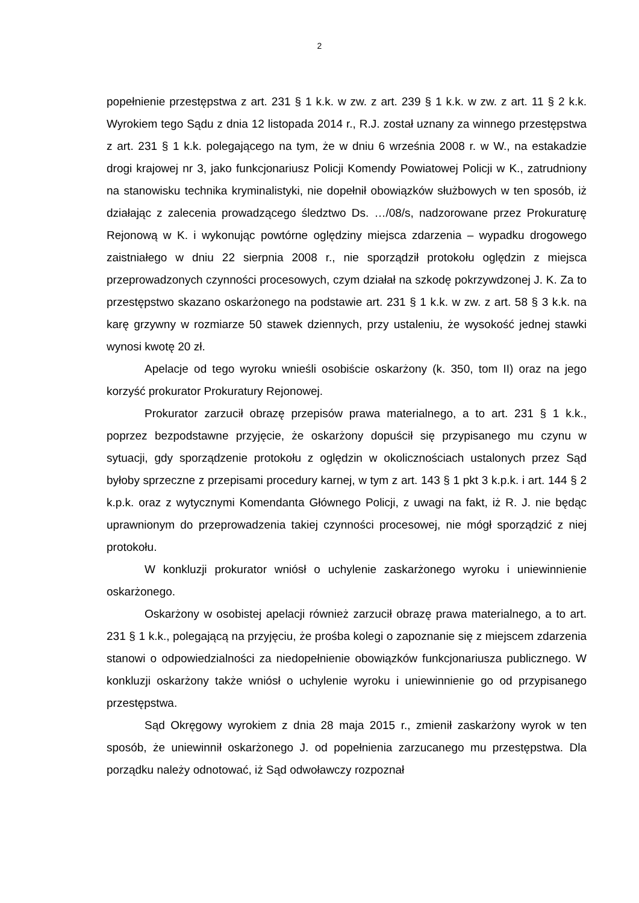2
popełnienie przestępstwa z art. 231 § 1 k.k. w zw. z art. 239 § 1 k.k. w zw. z art. 11 § 2 k.k. Wyrokiem tego Sądu z dnia 12 listopada 2014 r., R.J. został uznany za winnego przestępstwa z art. 231 § 1 k.k. polegającego na tym, że w dniu 6 września 2008 r. w W., na estakadzie drogi krajowej nr 3, jako funkcjonariusz Policji Komendy Powiatowej Policji w K., zatrudniony na stanowisku technika kryminalistyki, nie dopełnił obowiązków służbowych w ten sposób, iż działając z zalecenia prowadzącego śledztwo Ds. …/08/s, nadzorowane przez Prokuraturę Rejonową w K. i wykonując powtórne oględziny miejsca zdarzenia – wypadku drogowego zaistniałego w dniu 22 sierpnia 2008 r., nie sporządził protokołu oględzin z miejsca przeprowadzonych czynności procesowych, czym działał na szkodę pokrzywdzonej J. K. Za to przestępstwo skazano oskarżonego na podstawie art. 231 § 1 k.k. w zw. z art. 58 § 3 k.k. na karę grzywny w rozmiarze 50 stawek dziennych, przy ustaleniu, że wysokość jednej stawki wynosi kwotę 20 zł.
Apelacje od tego wyroku wnieśli osobiście oskarżony (k. 350, tom II) oraz na jego korzyść prokurator Prokuratury Rejonowej.
Prokurator zarzucił obrazę przepisów prawa materialnego, a to art. 231 § 1 k.k., poprzez bezpodstawne przyjęcie, że oskarżony dopuścił się przypisanego mu czynu w sytuacji, gdy sporządzenie protokołu z oględzin w okolicznościach ustalonych przez Sąd byłoby sprzeczne z przepisami procedury karnej, w tym z art. 143 § 1 pkt 3 k.p.k. i art. 144 § 2 k.p.k. oraz z wytycznymi Komendanta Głównego Policji, z uwagi na fakt, iż R. J. nie będąc uprawnionym do przeprowadzenia takiej czynności procesowej, nie mógł sporządzić z niej protokołu.
W konkluzji prokurator wniósł o uchylenie zaskarżonego wyroku i uniewinnienie oskarżonego.
Oskarżony w osobistej apelacji również zarzucił obrazę prawa materialnego, a to art. 231 § 1 k.k., polegającą na przyjęciu, że prośba kolegi o zapoznanie się z miejscem zdarzenia stanowi o odpowiedzialności za niedopełnienie obowiązków funkcjonariusza publicznego. W konkluzji oskarżony także wniósł o uchylenie wyroku i uniewinnienie go od przypisanego przestępstwa.
Sąd Okręgowy wyrokiem z dnia 28 maja 2015 r., zmienił zaskarżony wyrok w ten sposób, że uniewinnił oskarżonego J. od popełnienia zarzucanego mu przestępstwa. Dla porządku należy odnotować, iż Sąd odwoławczy rozpoznał